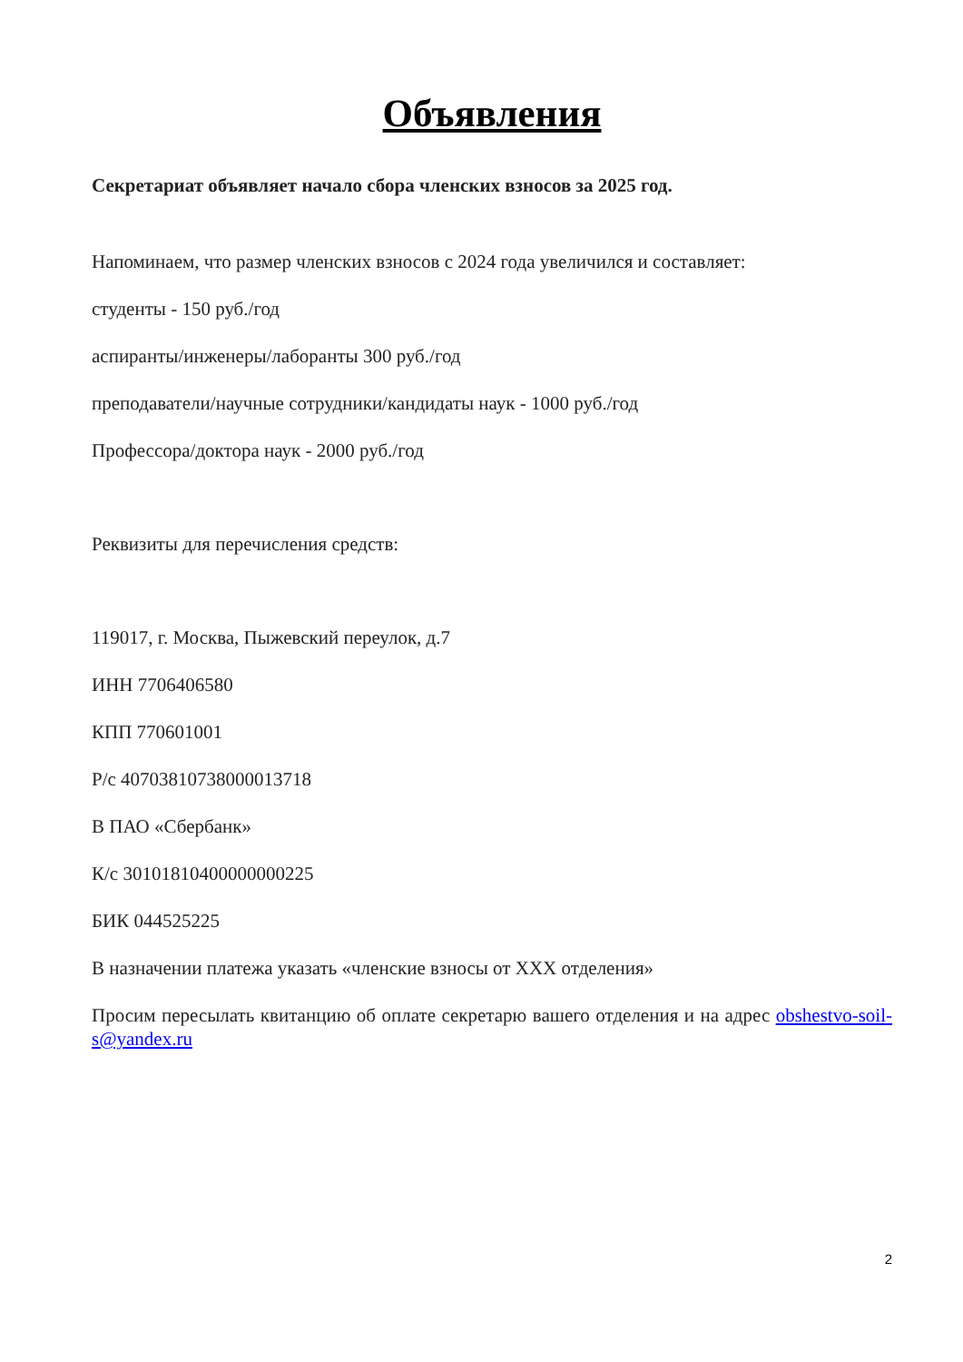Объявления
Секретариат объявляет начало сбора членских взносов за 2025 год.
Напоминаем, что размер членских взносов с 2024 года увеличился и составляет:
студенты - 150 руб./год
аспиранты/инженеры/лаборанты 300 руб./год
преподаватели/научные сотрудники/кандидаты наук - 1000 руб./год
Профессора/доктора наук - 2000 руб./год
Реквизиты для перечисления средств:
119017, г. Москва, Пыжевский переулок, д.7
ИНН 7706406580
КПП 770601001
Р/с 40703810738000013718
В ПАО «Сбербанк»
К/с 30101810400000000225
БИК 044525225
В назначении платежа указать «членские взносы от XXX отделения»
Просим пересылать квитанцию об оплате секретарю вашего отделения и на адрес obshestvo-soil-s@yandex.ru
2